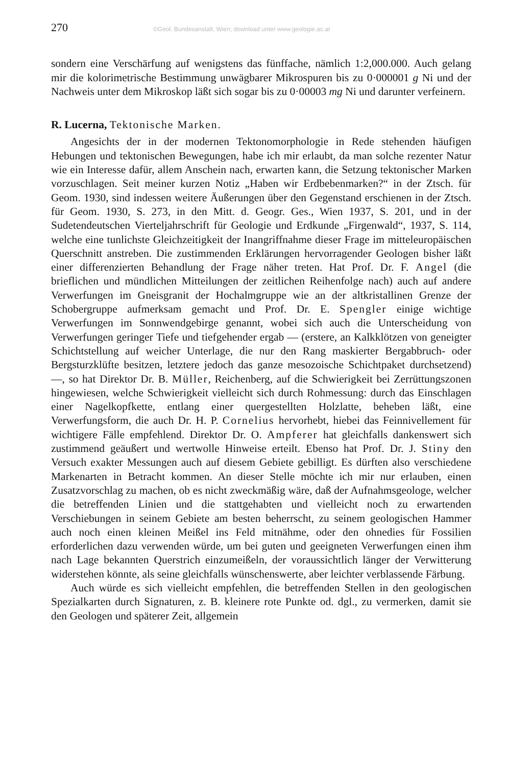270 ©Geol. Bundesanstalt, Wien; download unter www.geologie.ac.at
sondern eine Verschärfung auf wenigstens das fünffache, nämlich 1:2,000.000. Auch gelang mir die kolorimetrische Bestimmung unwägbarer Mikrospuren bis zu 0·000001 g Ni und der Nachweis unter dem Mikroskop läßt sich sogar bis zu 0·00003 mg Ni und darunter verfeinern.
R. Lucerna, Tektonische Marken.
Angesichts der in der modernen Tektonomorphologie in Rede stehenden häufigen Hebungen und tektonischen Bewegungen, habe ich mir erlaubt, da man solche rezenter Natur wie ein Interesse dafür, allem Anschein nach, erwarten kann, die Setzung tektonischer Marken vorzuschlagen. Seit meiner kurzen Notiz „Haben wir Erdbebenmarken?“ in der Ztsch. für Geom. 1930, sind indessen weitere Äußerungen über den Gegenstand erschienen in der Ztsch. für Geom. 1930, S. 273, in den Mitt. d. Geogr. Ges., Wien 1937, S. 201, und in der Sudetendeutschen Vierteljahrschrift für Geologie und Erdkunde „Firgenwald“, 1937, S. 114, welche eine tunlichste Gleichzeitigkeit der Inangriffnahme dieser Frage im mitteleuropäischen Querschnitt anstreben. Die zustimmenden Erklärungen hervorragender Geologen bisher läßt einer differenzierten Behandlung der Frage näher treten. Hat Prof. Dr. F. Angel (die brieflichen und mündlichen Mitteilungen der zeitlichen Reihenfolge nach) auch auf andere Verwerfungen im Gneisgranit der Hochalmgruppe wie an der altkristallinen Grenze der Schobergruppe aufmerksam gemacht und Prof. Dr. E. Spengler einige wichtige Verwerfungen im Sonnwendgebirge genannt, wobei sich auch die Unterscheidung von Verwerfungen geringer Tiefe und tiefgehender ergab — (erstere, an Kalkklötzen von geneigter Schichtstellung auf weicher Unterlage, die nur den Rang maskierter Bergabbruch- oder Bergsturzklüfte besitzen, letztere jedoch das ganze mesozoische Schichtpaket durchsetzend) —, so hat Direktor Dr. B. Müller, Reichenberg, auf die Schwierigkeit bei Zerrüttungszonen hingewiesen, welche Schwierigkeit vielleicht sich durch Rohmessung: durch das Einschlagen einer Nagelkopfkette, entlang einer quergestellten Holzlatte, beheben läßt, eine Verwerfungsform, die auch Dr. H. P. Cornelius hervorhebt, hiebei das Feinnivellement für wichtigere Fälle empfehlend. Direktor Dr. O. Ampferer hat gleichfalls dankenswert sich zustimmend geäußert und wertwolle Hinweise erteilt. Ebenso hat Prof. Dr. J. Stiny den Versuch exakter Messungen auch auf diesem Gebiete gebilligt. Es dürften also verschiedene Markenarten in Betracht kommen. An dieser Stelle möchte ich mir nur erlauben, einen Zusatzvorschlag zu machen, ob es nicht zweckmäßig wäre, daß der Aufnahmsgeologe, welcher die betreffenden Linien und die stattgehabten und vielleicht noch zu erwartenden Verschiebungen in seinem Gebiete am besten beherrscht, zu seinem geologischen Hammer auch noch einen kleinen Meißel ins Feld mitnähme, oder den ohnedies für Fossilien erforderlichen dazu verwenden würde, um bei guten und geeigneten Verwerfungen einen ihm nach Lage bekannten Querstrich einzumeißeln, der voraussichtlich länger der Verwitterung widerstehen könnte, als seine gleichfalls wünschenswerte, aber leichter verblassende Färbung.
Auch würde es sich vielleicht empfehlen, die betreffenden Stellen in den geologischen Spezialkarten durch Signaturen, z. B. kleinere rote Punkte od. dgl., zu vermerken, damit sie den Geologen und späterer Zeit, allgemein